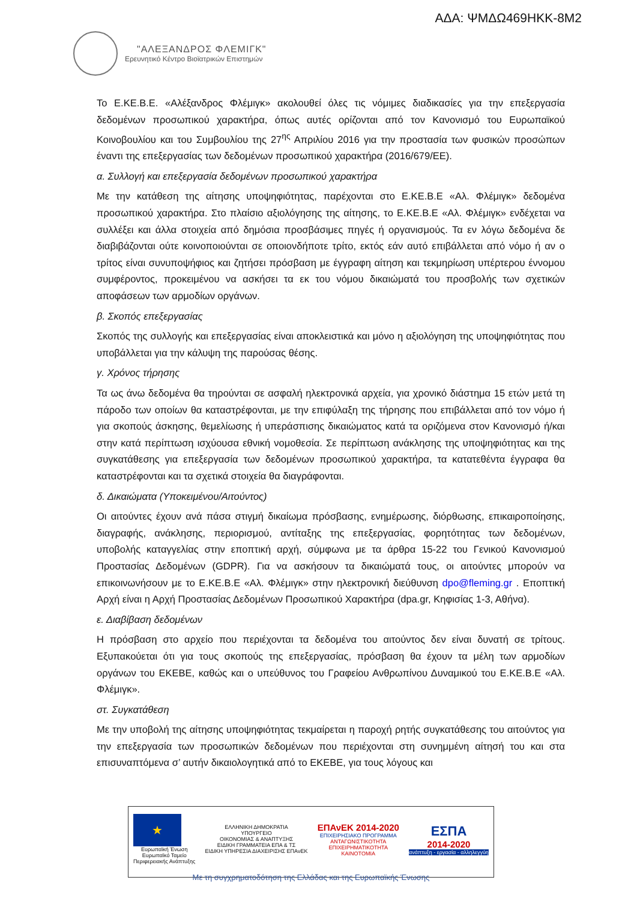ΑΔΑ: ΨΜΔΩ469ΗΚΚ-8Μ2
"ΑΛΕΞΑΝΔΡΟΣ ΦΛΕΜΙΓΚ"
Ερευνητικό Κέντρο Βιοϊατρικών Επιστημών
Το Ε.ΚΕ.Β.Ε. «Αλέξανδρος Φλέμιγκ» ακολουθεί όλες τις νόμιμες διαδικασίες για την επεξεργασία δεδομένων προσωπικού χαρακτήρα, όπως αυτές ορίζονται από τον Κανονισμό του Ευρωπαϊκού Κοινοβουλίου και του Συμβουλίου της 27<sup>ης</sup> Απριλίου 2016 για την προστασία των φυσικών προσώπων έναντι της επεξεργασίας των δεδομένων προσωπικού χαρακτήρα (2016/679/ΕΕ).
α. Συλλογή και επεξεργασία δεδομένων προσωπικού χαρακτήρα
Με την κατάθεση της αίτησης υποψηφιότητας, παρέχονται στο Ε.ΚΕ.Β.Ε «Αλ. Φλέμιγκ» δεδομένα προσωπικού χαρακτήρα. Στο πλαίσιο αξιολόγησης της αίτησης, το Ε.ΚΕ.Β.Ε «Αλ. Φλέμιγκ» ενδέχεται να συλλέξει και άλλα στοιχεία από δημόσια προσβάσιμες πηγές ή οργανισμούς. Τα εν λόγω δεδομένα δε διαβιβάζονται ούτε κοινοποιούνται σε οποιονδήποτε τρίτο, εκτός εάν αυτό επιβάλλεται από νόμο ή αν ο τρίτος είναι συνυποψήφιος και ζητήσει πρόσβαση με έγγραφη αίτηση και τεκμηρίωση υπέρτερου έννομου συμφέροντος, προκειμένου να ασκήσει τα εκ του νόμου δικαιώματά του προσβολής των σχετικών αποφάσεων των αρμοδίων οργάνων.
β. Σκοπός επεξεργασίας
Σκοπός της συλλογής και επεξεργασίας είναι αποκλειστικά και μόνο η αξιολόγηση της υποψηφιότητας που υποβάλλεται για την κάλυψη της παρούσας θέσης.
γ. Χρόνος τήρησης
Τα ως άνω δεδομένα θα τηρούνται σε ασφαλή ηλεκτρονικά αρχεία, για χρονικό διάστημα 15 ετών μετά τη πάροδο των οποίων θα καταστρέφονται, με την επιφύλαξη της τήρησης που επιβάλλεται από τον νόμο ή για σκοπούς άσκησης, θεμελίωσης ή υπεράσπισης δικαιώματος κατά τα οριζόμενα στον Κανονισμό ή/και στην κατά περίπτωση ισχύουσα εθνική νομοθεσία. Σε περίπτωση ανάκλησης της υποψηφιότητας και της συγκατάθεσης για επεξεργασία των δεδομένων προσωπικού χαρακτήρα, τα κατατεθέντα έγγραφα θα καταστρέφονται και τα σχετικά στοιχεία θα διαγράφονται.
δ. Δικαιώματα (Υποκειμένου/Αιτούντος)
Οι αιτούντες έχουν ανά πάσα στιγμή δικαίωμα πρόσβασης, ενημέρωσης, διόρθωσης, επικαιροποίησης, διαγραφής, ανάκλησης, περιορισμού, αντίταξης της επεξεργασίας, φορητότητας των δεδομένων, υποβολής καταγγελίας στην εποπτική αρχή, σύμφωνα με τα άρθρα 15-22 του Γενικού Κανονισμού Προστασίας Δεδομένων (GDPR). Για να ασκήσουν τα δικαιώματά τους, οι αιτούντες μπορούν να επικοινωνήσουν με το Ε.ΚΕ.Β.Ε «Αλ. Φλέμιγκ» στην ηλεκτρονική διεύθυνση dpo@fleming.gr . Εποπτική Αρχή είναι η Αρχή Προστασίας Δεδομένων Προσωπικού Χαρακτήρα (dpa.gr, Κηφισίας 1-3, Αθήνα).
ε. Διαβίβαση δεδομένων
Η πρόσβαση στο αρχείο που περιέχονται τα δεδομένα του αιτούντος δεν είναι δυνατή σε τρίτους. Εξυπακούεται ότι για τους σκοπούς της επεξεργασίας, πρόσβαση θα έχουν τα μέλη των αρμοδίων οργάνων του ΕΚΕΒΕ, καθώς και ο υπεύθυνος του Γραφείου Ανθρωπίνου Δυναμικού του Ε.ΚΕ.Β.Ε «Αλ. Φλέμιγκ».
στ. Συγκατάθεση
Με την υποβολή της αίτησης υποψηφιότητας τεκμαίρεται η παροχή ρητής συγκατάθεσης του αιτούντος για την επεξεργασία των προσωπικών δεδομένων που περιέχονται στη συνημμένη αίτησή του και στα επισυναπτόμενα σ’ αυτήν δικαιολογητικά από το ΕΚΕΒΕ, για τους λόγους και
★
Ευρωπαϊκή Ένωση
Ευρωπαϊκό Ταμείο
Περιφερειακής Ανάπτυξης
ΕΛΛΗΝΙΚΗ ΔΗΜΟΚΡΑΤΙΑ
ΥΠΟΥΡΓΕΙΟ
ΟΙΚΟΝΟΜΙΑΣ & ΑΝΑΠΤΥΞΗΣ
ΕΙΔΙΚΗ ΓΡΑΜΜΑΤΕΙΑ ΕΠΑ & ΤΣ
ΕΙΔΙΚΗ ΥΠΗΡΕΣΙΑ ΔΙΑΧΕΙΡΙΣΗΣ ΕΠΑνΕΚ
ΕΠΑνΕΚ 2014-2020
ΕΠΙΧΕΙΡΗΣΙΑΚΟ ΠΡΟΓΡΑΜΜΑ
ΑΝΤΑΓΩΝΙΣΤΙΚΟΤΗΤΑ
ΕΠΙΧΕΙΡΗΜΑΤΙΚΟΤΗΤΑ
ΚΑΙΝΟΤΟΜΙΑ
ΕΣΠΑ
2014-2020
ανάπτυξη - εργασία - αλληλεγγύη
Με τη συγχρηματοδότηση της Ελλάδας και της Ευρωπαϊκής Ένωσης